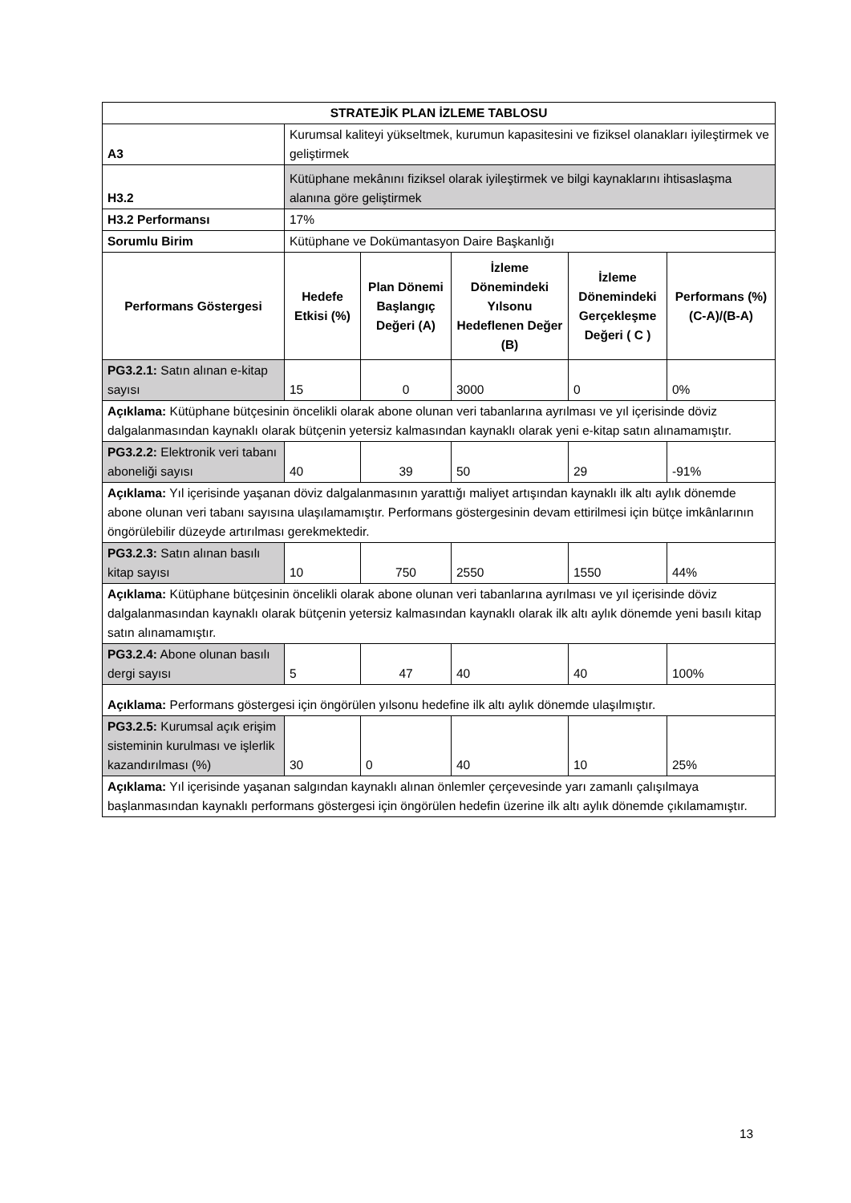| STRATEJİK PLAN İZLEME TABLOSU | | | | | |
| --- | --- | --- | --- | --- | --- |
| A3 | Kurumsal kaliteyi yükseltmek, kurumun kapasitesini ve fiziksel olanakları iyileştirmek ve geliştirmek | | | | |
| H3.2 | Kütüphane mekânını fiziksel olarak iyileştirmek ve bilgi kaynaklarını ihtisaslaşma alanına göre geliştirmek | | | | |
| H3.2 Performansı | 17% | | | | |
| Sorumlu Birim | Kütüphane ve Dokümantasyon Daire Başkanlığı | | | | |
| Performans Göstergesi | Hedefe Etkisi (%) | Plan Dönemi Başlangıç Değeri (A) | İzleme Dönemindeki Yılsonu Hedeflenen Değer (B) | İzleme Dönemindeki Gerçekleşme Değeri ( C ) | Performans (%) (C-A)/(B-A) |
| PG3.2.1: Satın alınan e-kitap sayısı | 15 | 0 | 3000 | 0 | 0% |
| Açıklama: Kütüphane bütçesinin öncelikli olarak abone olunan veri tabanlarına ayrılması ve yıl içerisinde döviz dalgalanmasından kaynaklı olarak bütçenin yetersiz kalmasından kaynaklı olarak yeni e-kitap satın alınamamıştır. | | | | | |
| PG3.2.2: Elektronik veri tabanı aboneliği sayısı | 40 | 39 | 50 | 29 | -91% |
| Açıklama: Yıl içerisinde yaşanan döviz dalgalanmasının yarattığı maliyet artışından kaynaklı ilk altı aylık dönemde abone olunan veri tabanı sayısına ulaşılamamıştır. Performans göstergesinin devam ettirilmesi için bütçe imkânlarının öngörülebilir düzeyde artırılması gerekmektedir. | | | | | |
| PG3.2.3: Satın alınan basılı kitap sayısı | 10 | 750 | 2550 | 1550 | 44% |
| Açıklama: Kütüphane bütçesinin öncelikli olarak abone olunan veri tabanlarına ayrılması ve yıl içerisinde döviz dalgalanmasından kaynaklı olarak bütçenin yetersiz kalmasından kaynaklı olarak ilk altı aylık dönemde yeni basılı kitap satın alınamamıştır. | | | | | |
| PG3.2.4: Abone olunan basılı dergi sayısı | 5 | 47 | 40 | 40 | 100% |
| Açıklama: Performans göstergesi için öngörülen yılsonu hedefine ilk altı aylık dönemde ulaşılmıştır. | | | | | |
| PG3.2.5: Kurumsal açık erişim sisteminin kurulması ve işlerlik kazandırılması (%) | 30 | 0 | 40 | 10 | 25% |
| Açıklama: Yıl içerisinde yaşanan salgından kaynaklı alınan önlemler çerçevesinde yarı zamanlı çalışılmaya başlanmasından kaynaklı performans göstergesi için öngörülen hedefin üzerine ilk altı aylık dönemde çıkılamamıştır. | | | | | |
13